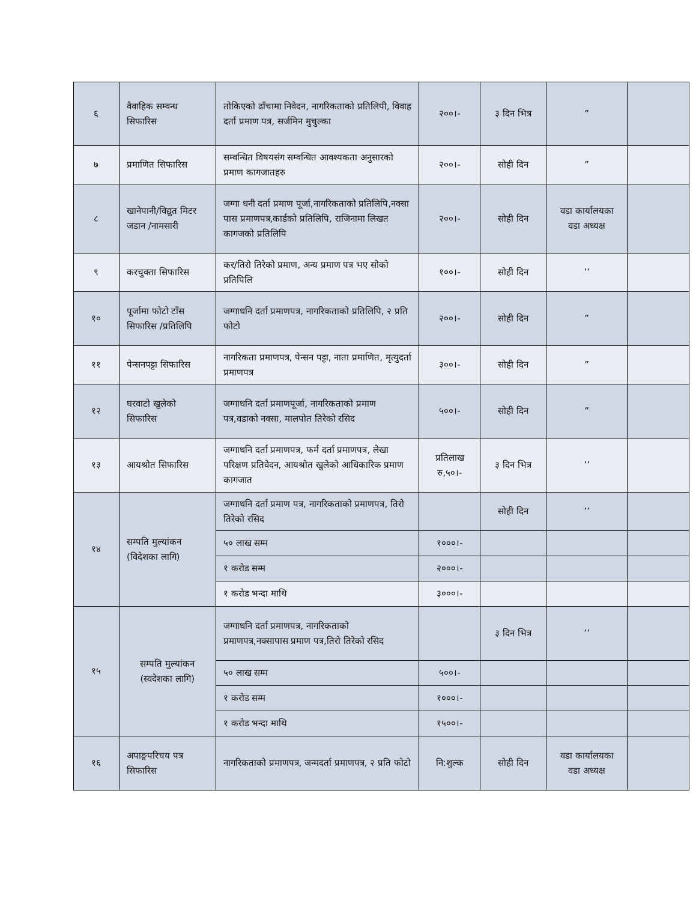| ६ | वैवाहिक सम्वन्ध सिफारिस | तोकिएको ढाँचामा निवेदन, नागरिकताको प्रतिलिपी, विवाह दर्ता प्रमाण पत्र, सर्जमिन मुचुल्का | २००।- | ३ दिन भित्र | ” | |
| ७ | प्रमाणित सिफारिस | सम्वन्धित विषयसंग सम्वन्धित आवश्यकता अनुसारको प्रमाण कागजातहरु | २००।- | सोही दिन | ” | |
| ८ | खानेपानी/विद्युत मिटर जडान /नामसारी | जग्गा धनी दर्ता प्रमाण पूर्जा,नागरिकताको प्रतिलिपि,नक्सा पास प्रमाणपत्र,कार्डको प्रतिलिपि, राजिनामा लिखत कागजको प्रतिलिपि | २००।- | सोही दिन | वडा कार्यालयका वडा अध्यक्ष | |
| ९ | करचुक्ता सिफारिस | कर/तिरो तिरेको प्रमाण, अन्य प्रमाण पत्र भए सोको प्रतिपिलि | १००।- | सोही दिन | ’’ | |
| १० | पूर्जामा फोटो टाँस सिफारिस /प्रतिलिपि | जग्गाधनि दर्ता प्रमाणपत्र, नागरिकताको प्रतिलिपि, २ प्रति फोटो | २००।- | सोही दिन | ” | |
| ११ | पेन्सनपट्टा सिफारिस | नागरिकता प्रमाणपत्र, पेन्सन पट्टा, नाता प्रमाणित, मृत्युदर्ता प्रमाणपत्र | ३००।- | सोही दिन | ” | |
| १२ | घरवाटो खुलेको सिफारिस | जग्गाधनि दर्ता प्रमाणपूर्जा, नागरिकताको प्रमाण पत्र,वडाको नक्सा, मालपोत तिरेको रसिद | ५००।- | सोही दिन | ” | |
| १३ | आयश्रोत सिफारिस | जग्गाधनि दर्ता प्रमाणपत्र, फर्म दर्ता प्रमाणपत्र, लेखा परिक्षण प्रतिवेदन, आयश्रोत खुलेको आधिकारिक प्रमाण कागजात | प्रतिलाख रु,५०।- | ३ दिन भित्र | ’’ | |
| १४ | सम्पति मुल्यांकन (विदेशका लागि) | जग्गाधनि दर्ता प्रमाण पत्र, नागरिकताको प्रमाणपत्र, तिरो तिरेको रसिद | | सोही दिन | ’’ | |
| | | ५० लाख सम्म | १०००।- | | | |
| | | १ करोड सम्म | २०००।- | | | |
| | | १ करोड भन्दा माथि | ३०००।- | | | |
| १५ | सम्पति मुल्यांकन (स्वदेशका लागि) | जग्गाधनि दर्ता प्रमाणपत्र, नागरिकताको प्रमाणपत्र,नक्सापास प्रमाण पत्र,तिरो तिरेको रसिद | | ३ दिन भित्र | ’’ | |
| | | ५० लाख सम्म | ५००।- | | | |
| | | १ करोड सम्म | १०००।- | | | |
| | | १ करोड भन्दा माथि | १५००।- | | | |
| १६ | अपाङ्गपरिचय पत्र सिफारिस | नागरिकताको प्रमाणपत्र, जन्मदर्ता प्रमाणपत्र, २ प्रति फोटो | नि:शुल्क | सोही दिन | वडा कार्यालयका वडा अध्यक्ष | |